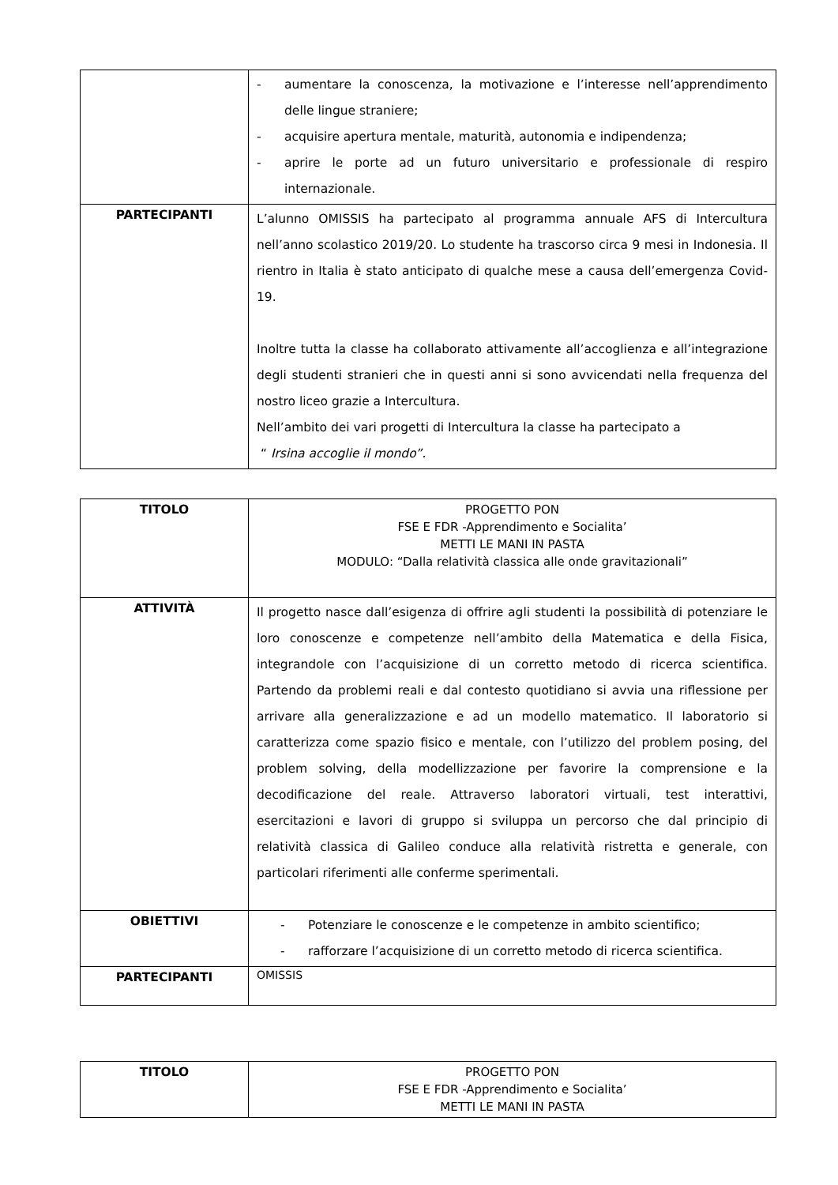| | - aumentare la conoscenza, la motivazione e l’interesse nell’apprendimento delle lingue straniere; - acquisire apertura mentale, maturità, autonomia e indipendenza; - aprire le porte ad un futuro universitario e professionale di respiro internazionale. |
| PARTECIPANTI | L’alunno OMISSIS ha partecipato al programma annuale AFS di Intercultura nell’anno scolastico 2019/20. Lo studente ha trascorso circa 9 mesi in Indonesia. Il rientro in Italia è stato anticipato di qualche mese a causa dell’emergenza Covid-19. Inoltre tutta la classe ha collaborato attivamente all’accoglienza e all’integrazione degli studenti stranieri che in questi anni si sono avvicendati nella frequenza del nostro liceo grazie a Intercultura. Nell’ambito dei vari progetti di Intercultura la classe ha partecipato a “ Irsina accoglie il mondo”. |
| TITOLO | PROGETTO PON FSE E FDR -Apprendimento e Socialita’ METTI LE MANI IN PASTA MODULO: “Dalla relatività classica alle onde gravitazionali” |
| ATTIVITÀ | Il progetto nasce dall’esigenza di offrire agli studenti la possibilità di potenziare le loro conoscenze e competenze nell’ambito della Matematica e della Fisica, integrandole con l’acquisizione di un corretto metodo di ricerca scientifica. Partendo da problemi reali e dal contesto quotidiano si avvia una riflessione per arrivare alla generalizzazione e ad un modello matematico. Il laboratorio si caratterizza come spazio fisico e mentale, con l’utilizzo del problem posing, del problem solving, della modellizzazione per favorire la comprensione e la decodificazione del reale. Attraverso laboratori virtuali, test interattivi, esercitazioni e lavori di gruppo si sviluppa un percorso che dal principio di relatività classica di Galileo conduce alla relatività ristretta e generale, con particolari riferimenti alle conferme sperimentali. |
| OBIETTIVI | - Potenziare le conoscenze e le competenze in ambito scientifico; - rafforzare l’acquisizione di un corretto metodo di ricerca scientifica. |
| PARTECIPANTI | OMISSIS |
| TITOLO | PROGETTO PON FSE E FDR -Apprendimento e Socialita’ METTI LE MANI IN PASTA |